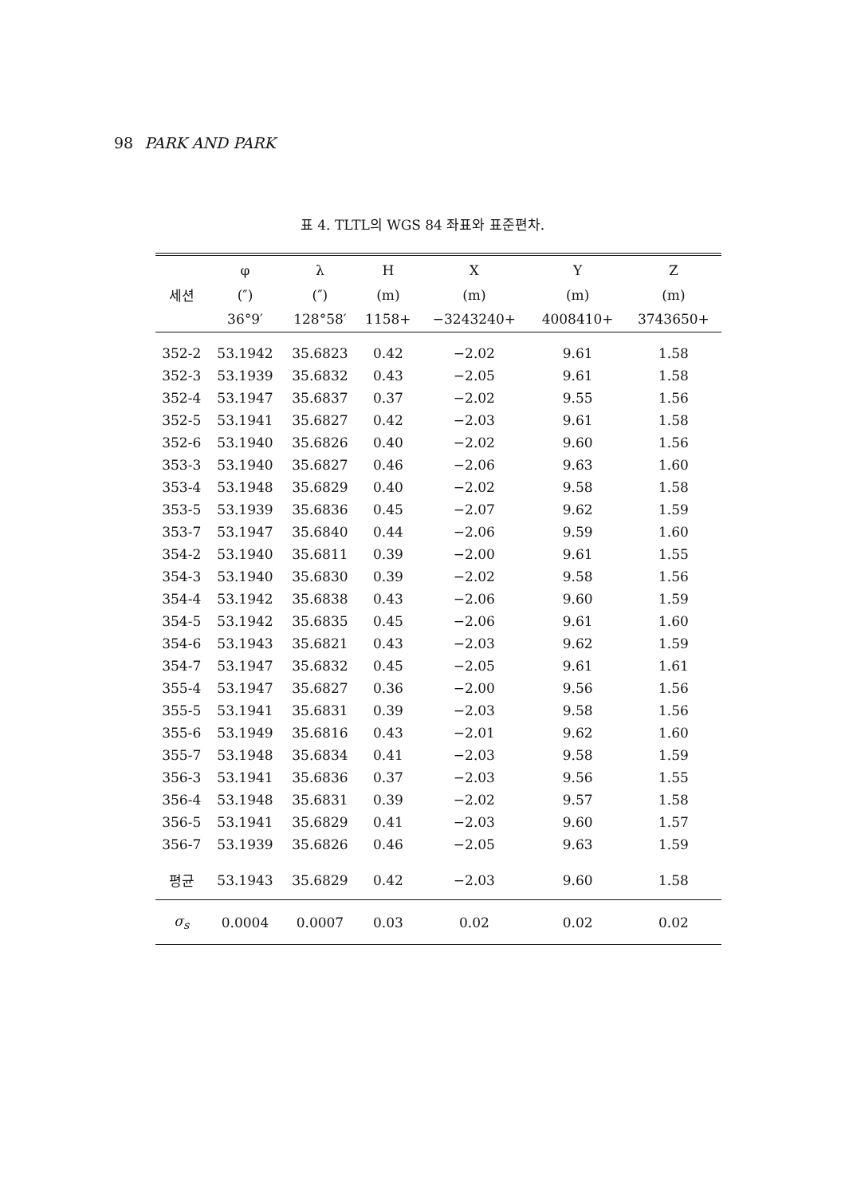98 PARK AND PARK
표 4. TLTL의 WGS 84 좌표와 표준편차.
| | φ | λ | H | X | Y | Z |
| --- | --- | --- | --- | --- | --- | --- |
| 세션 | (″) | (″) | (m) | (m) | (m) | (m) |
| | 36°9′ | 128°58′ | 1158+ | −3243240+ | 4008410+ | 3743650+ |
| 352-2 | 53.1942 | 35.6823 | 0.42 | −2.02 | 9.61 | 1.58 |
| 352-3 | 53.1939 | 35.6832 | 0.43 | −2.05 | 9.61 | 1.58 |
| 352-4 | 53.1947 | 35.6837 | 0.37 | −2.02 | 9.55 | 1.56 |
| 352-5 | 53.1941 | 35.6827 | 0.42 | −2.03 | 9.61 | 1.58 |
| 352-6 | 53.1940 | 35.6826 | 0.40 | −2.02 | 9.60 | 1.56 |
| 353-3 | 53.1940 | 35.6827 | 0.46 | −2.06 | 9.63 | 1.60 |
| 353-4 | 53.1948 | 35.6829 | 0.40 | −2.02 | 9.58 | 1.58 |
| 353-5 | 53.1939 | 35.6836 | 0.45 | −2.07 | 9.62 | 1.59 |
| 353-7 | 53.1947 | 35.6840 | 0.44 | −2.06 | 9.59 | 1.60 |
| 354-2 | 53.1940 | 35.6811 | 0.39 | −2.00 | 9.61 | 1.55 |
| 354-3 | 53.1940 | 35.6830 | 0.39 | −2.02 | 9.58 | 1.56 |
| 354-4 | 53.1942 | 35.6838 | 0.43 | −2.06 | 9.60 | 1.59 |
| 354-5 | 53.1942 | 35.6835 | 0.45 | −2.06 | 9.61 | 1.60 |
| 354-6 | 53.1943 | 35.6821 | 0.43 | −2.03 | 9.62 | 1.59 |
| 354-7 | 53.1947 | 35.6832 | 0.45 | −2.05 | 9.61 | 1.61 |
| 355-4 | 53.1947 | 35.6827 | 0.36 | −2.00 | 9.56 | 1.56 |
| 355-5 | 53.1941 | 35.6831 | 0.39 | −2.03 | 9.58 | 1.56 |
| 355-6 | 53.1949 | 35.6816 | 0.43 | −2.01 | 9.62 | 1.60 |
| 355-7 | 53.1948 | 35.6834 | 0.41 | −2.03 | 9.58 | 1.59 |
| 356-3 | 53.1941 | 35.6836 | 0.37 | −2.03 | 9.56 | 1.55 |
| 356-4 | 53.1948 | 35.6831 | 0.39 | −2.02 | 9.57 | 1.58 |
| 356-5 | 53.1941 | 35.6829 | 0.41 | −2.03 | 9.60 | 1.57 |
| 356-7 | 53.1939 | 35.6826 | 0.46 | −2.05 | 9.63 | 1.59 |
| 평균 | 53.1943 | 35.6829 | 0.42 | −2.03 | 9.60 | 1.58 |
| σ<sub>s</sub> | 0.0004 | 0.0007 | 0.03 | 0.02 | 0.02 | 0.02 |